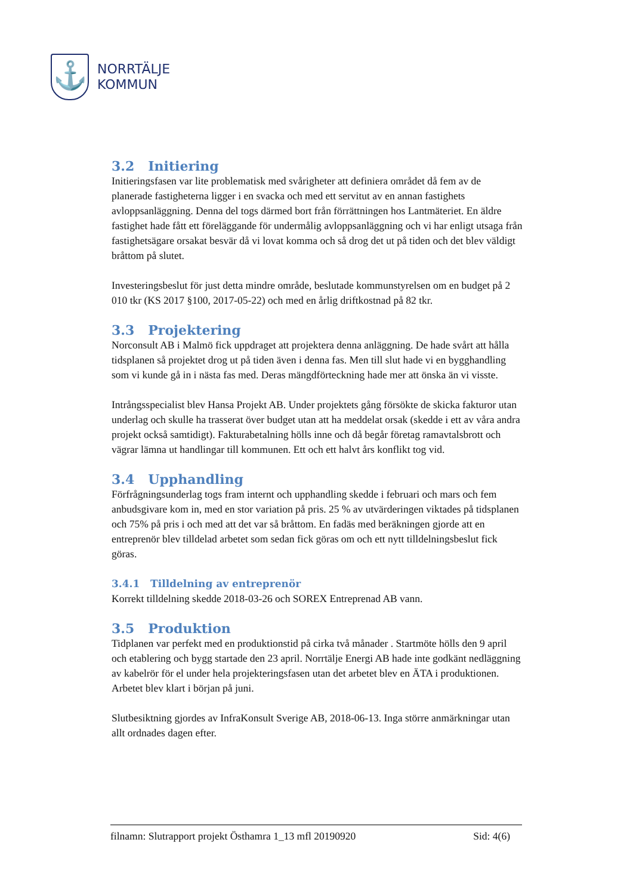⚓
NORRTÄLJE
KOMMUN
3.2 Initiering
Initieringsfasen var lite problematisk med svårigheter att definiera området då fem av de planerade fastigheterna ligger i en svacka och med ett servitut av en annan fastighets avloppsanläggning. Denna del togs därmed bort från förrättningen hos Lantmäteriet. En äldre fastighet hade fått ett föreläggande för undermålig avloppsanläggning och vi har enligt utsaga från fastighetsägare orsakat besvär då vi lovat komma och så drog det ut på tiden och det blev väldigt bråttom på slutet.
Investeringsbeslut för just detta mindre område, beslutade kommunstyrelsen om en budget på 2 010 tkr (KS 2017 §100, 2017-05-22) och med en årlig driftkostnad på 82 tkr.
3.3 Projektering
Norconsult AB i Malmö fick uppdraget att projektera denna anläggning. De hade svårt att hålla tidsplanen så projektet drog ut på tiden även i denna fas. Men till slut hade vi en bygghandling som vi kunde gå in i nästa fas med. Deras mängdförteckning hade mer att önska än vi visste.
Intrångsspecialist blev Hansa Projekt AB. Under projektets gång försökte de skicka fakturor utan underlag och skulle ha trasserat över budget utan att ha meddelat orsak (skedde i ett av våra andra projekt också samtidigt). Fakturabetalning hölls inne och då begår företag ramavtalsbrott och vägrar lämna ut handlingar till kommunen. Ett och ett halvt års konflikt tog vid.
3.4 Upphandling
Förfrågningsunderlag togs fram internt och upphandling skedde i februari och mars och fem anbudsgivare kom in, med en stor variation på pris. 25 % av utvärderingen viktades på tidsplanen och 75% på pris i och med att det var så bråttom. En fadäs med beräkningen gjorde att en entreprenör blev tilldelad arbetet som sedan fick göras om och ett nytt tilldelningsbeslut fick göras.
3.4.1 Tilldelning av entreprenör
Korrekt tilldelning skedde 2018-03-26 och SOREX Entreprenad AB vann.
3.5 Produktion
Tidplanen var perfekt med en produktionstid på cirka två månader . Startmöte hölls den 9 april och etablering och bygg startade den 23 april. Norrtälje Energi AB hade inte godkänt nedläggning av kabelrör för el under hela projekteringsfasen utan det arbetet blev en ÄTA i produktionen. Arbetet blev klart i början på juni.
Slutbesiktning gjordes av InfraKonsult Sverige AB, 2018-06-13. Inga större anmärkningar utan allt ordnades dagen efter.
filnamn: Slutrapport projekt Östhamra 1_13 mfl 20190920 Sid: 4(6)